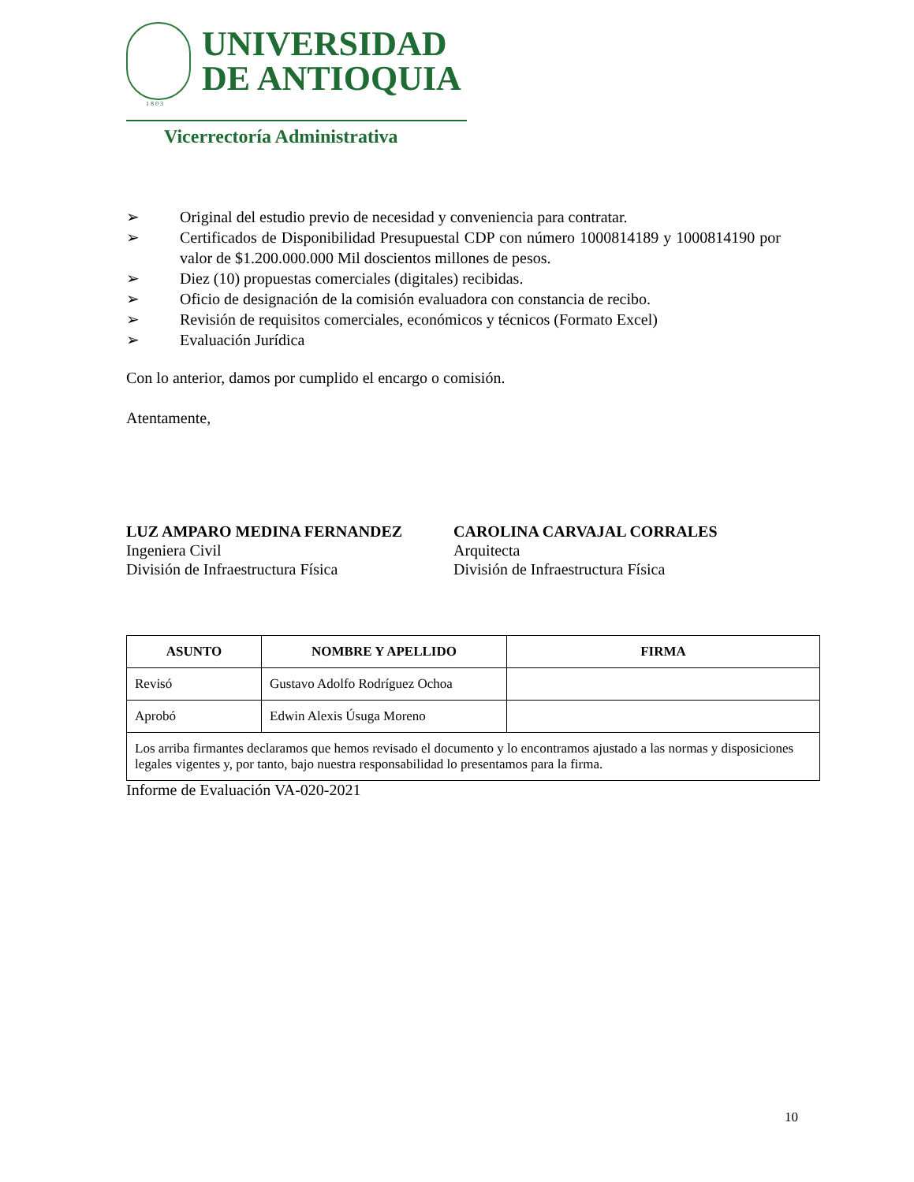UNIVERSIDAD
DE ANTIOQUIA
1 8 0 3
Vicerrectoría Administrativa
➢ Original del estudio previo de necesidad y conveniencia para contratar.
➢ Certificados de Disponibilidad Presupuestal CDP con número 1000814189 y 1000814190 por valor de $1.200.000.000 Mil doscientos millones de pesos.
➢ Diez (10) propuestas comerciales (digitales) recibidas.
➢ Oficio de designación de la comisión evaluadora con constancia de recibo.
➢ Revisión de requisitos comerciales, económicos y técnicos (Formato Excel)
➢ Evaluación Jurídica
Con lo anterior, damos por cumplido el encargo o comisión.
Atentamente,
LUZ AMPARO MEDINA FERNANDEZ
Ingeniera Civil
División de Infraestructura Física
CAROLINA CARVAJAL CORRALES
Arquitecta
División de Infraestructura Física
| ASUNTO | NOMBRE Y APELLIDO | FIRMA |
| --- | --- | --- |
| Revisó | Gustavo Adolfo Rodríguez Ochoa | |
| Aprobó | Edwin Alexis Úsuga Moreno | |
| Los arriba firmantes declaramos que hemos revisado el documento y lo encontramos ajustado a las normas y disposiciones legales vigentes y, por tanto, bajo nuestra responsabilidad lo presentamos para la firma. | | |
Informe de Evaluación VA-020-2021
10